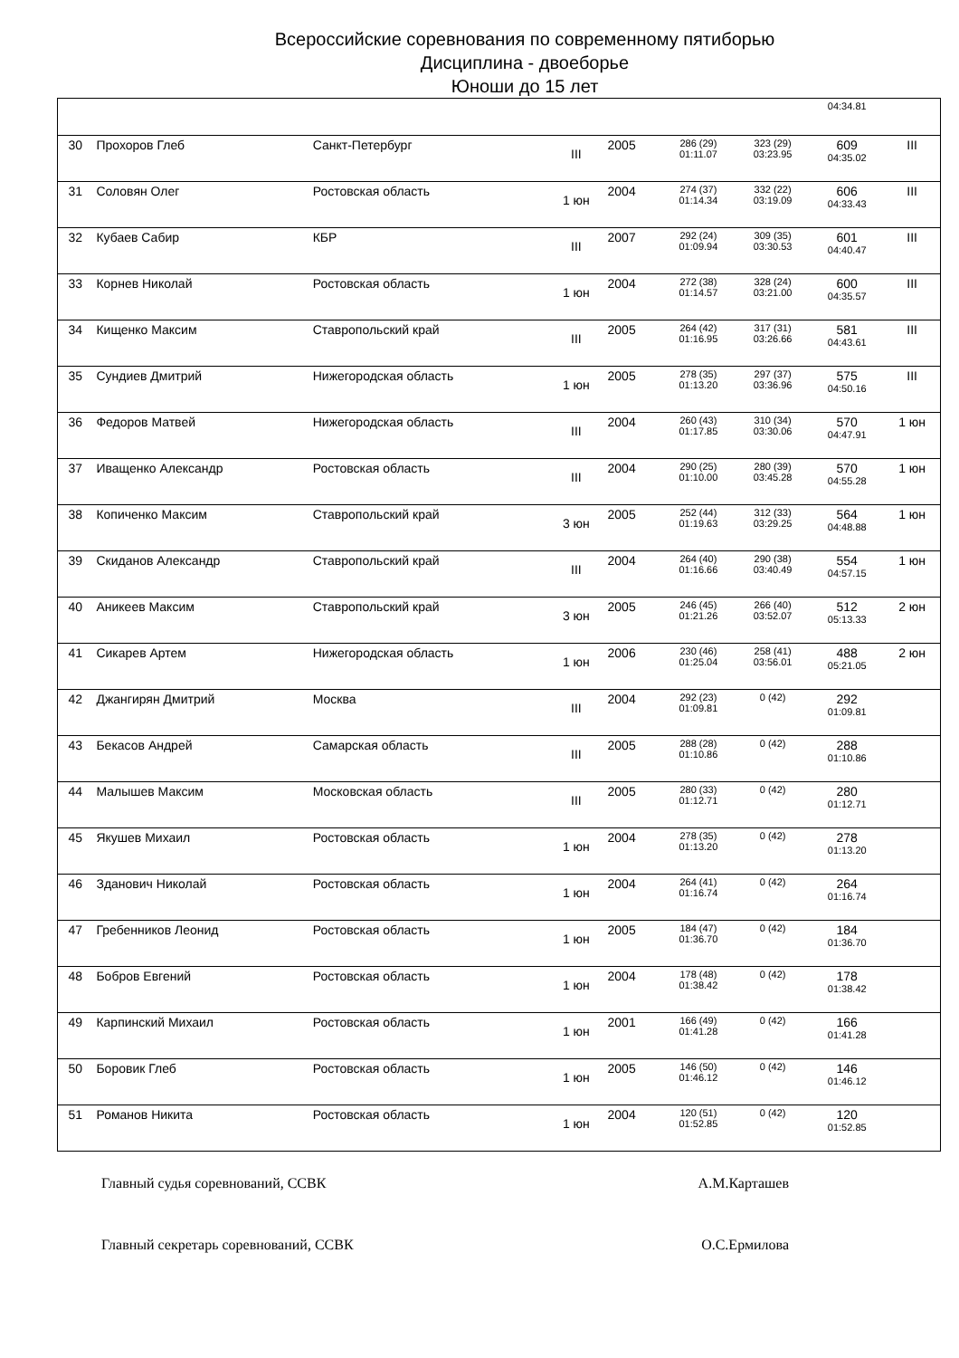Всероссийские соревнования по современному пятиборью
Дисциплина - двоеборье
Юноши до 15 лет
| | | | | | | | 04:34.81 | |
| 30 | Прохоров Глеб | Санкт-Петербург | III | 2005 | 286 (29) 01:11.07 | 323 (29) 03:23.95 | 609 04:35.02 | III |
| 31 | Соловян Олег | Ростовская область | 1 юн | 2004 | 274 (37) 01:14.34 | 332 (22) 03:19.09 | 606 04:33.43 | III |
| 32 | Кубаев Сабир | КБР | III | 2007 | 292 (24) 01:09.94 | 309 (35) 03:30.53 | 601 04:40.47 | III |
| 33 | Корнев Николай | Ростовская область | 1 юн | 2004 | 272 (38) 01:14.57 | 328 (24) 03:21.00 | 600 04:35.57 | III |
| 34 | Кищенко Максим | Ставропольский край | III | 2005 | 264 (42) 01:16.95 | 317 (31) 03:26.66 | 581 04:43.61 | III |
| 35 | Сундиев Дмитрий | Нижегородская область | 1 юн | 2005 | 278 (35) 01:13.20 | 297 (37) 03:36.96 | 575 04:50.16 | III |
| 36 | Федоров Матвей | Нижегородская область | III | 2004 | 260 (43) 01:17.85 | 310 (34) 03:30.06 | 570 04:47.91 | 1 юн |
| 37 | Иващенко Александр | Ростовская область | III | 2004 | 290 (25) 01:10.00 | 280 (39) 03:45.28 | 570 04:55.28 | 1 юн |
| 38 | Копиченко Максим | Ставропольский край | 3 юн | 2005 | 252 (44) 01:19.63 | 312 (33) 03:29.25 | 564 04:48.88 | 1 юн |
| 39 | Скиданов Александр | Ставропольский край | III | 2004 | 264 (40) 01:16.66 | 290 (38) 03:40.49 | 554 04:57.15 | 1 юн |
| 40 | Аникеев Максим | Ставропольский край | 3 юн | 2005 | 246 (45) 01:21.26 | 266 (40) 03:52.07 | 512 05:13.33 | 2 юн |
| 41 | Сикарев Артем | Нижегородская область | 1 юн | 2006 | 230 (46) 01:25.04 | 258 (41) 03:56.01 | 488 05:21.05 | 2 юн |
| 42 | Джангирян Дмитрий | Москва | III | 2004 | 292 (23) 01:09.81 | 0 (42) | 292 01:09.81 | |
| 43 | Бекасов Андрей | Самарская область | III | 2005 | 288 (28) 01:10.86 | 0 (42) | 288 01:10.86 | |
| 44 | Малышев Максим | Московская область | III | 2005 | 280 (33) 01:12.71 | 0 (42) | 280 01:12.71 | |
| 45 | Якушев Михаил | Ростовская область | 1 юн | 2004 | 278 (35) 01:13.20 | 0 (42) | 278 01:13.20 | |
| 46 | Зданович Николай | Ростовская область | 1 юн | 2004 | 264 (41) 01:16.74 | 0 (42) | 264 01:16.74 | |
| 47 | Гребенников Леонид | Ростовская область | 1 юн | 2005 | 184 (47) 01:36.70 | 0 (42) | 184 01:36.70 | |
| 48 | Бобров Евгений | Ростовская область | 1 юн | 2004 | 178 (48) 01:38.42 | 0 (42) | 178 01:38.42 | |
| 49 | Карпинский Михаил | Ростовская область | 1 юн | 2001 | 166 (49) 01:41.28 | 0 (42) | 166 01:41.28 | |
| 50 | Боровик Глеб | Ростовская область | 1 юн | 2005 | 146 (50) 01:46.12 | 0 (42) | 146 01:46.12 | |
| 51 | Романов Никита | Ростовская область | 1 юн | 2004 | 120 (51) 01:52.85 | 0 (42) | 120 01:52.85 | |
Главный судья соревнований, ССВК А.М.Карташев
Главный секретарь соревнований, ССВК О.С.Ермилова